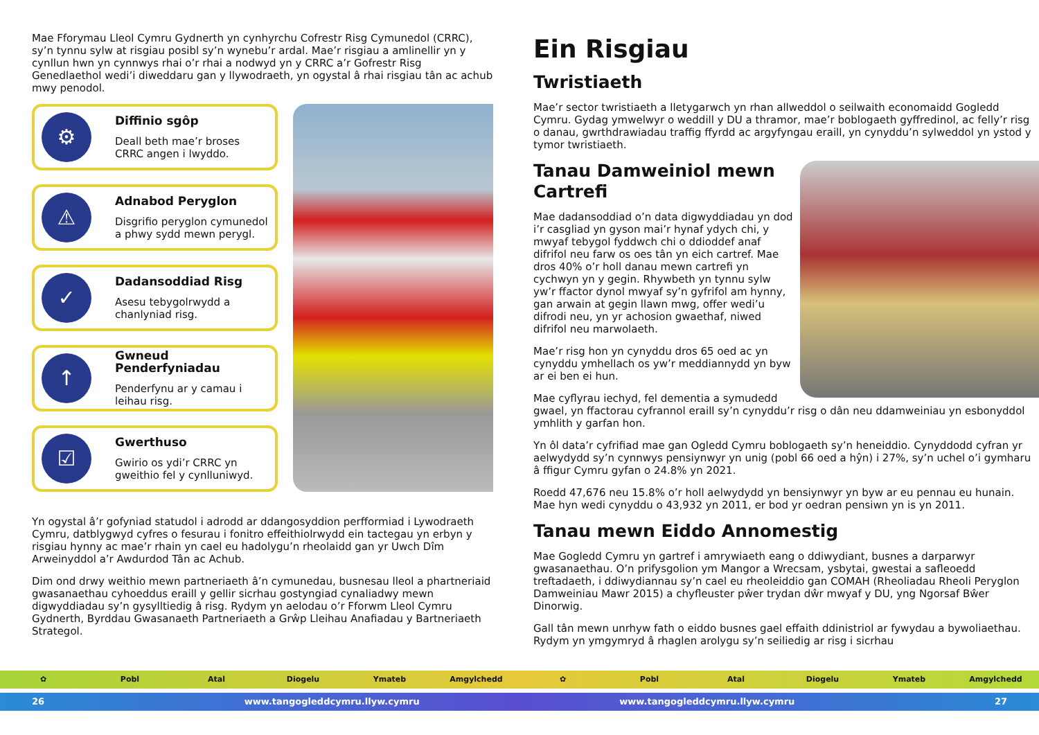Mae Fforymau Lleol Cymru Gydnerth yn cynhyrchu Cofrestr Risg Cymunedol (CRRC), sy’n tynnu sylw at risgiau posibl sy’n wynebu’r ardal. Mae’r risgiau a amlinellir yn y cynllun hwn yn cynnwys rhai o’r rhai a nodwyd yn y CRRC a’r Gofrestr Risg Genedlaethol wedi’i diweddaru gan y llywodraeth, yn ogystal â rhai risgiau tân ac achub mwy penodol.
⚙
Diffinio sgôp
Deall beth mae’r broses CRRC angen i lwyddo.
⚠
Adnabod Peryglon
Disgrifio peryglon cymunedol a phwy sydd mewn perygl.
✓
Dadansoddiad Risg
Asesu tebygolrwydd a chanlyniad risg.
↑
Gwneud Penderfyniadau
Penderfynu ar y camau i leihau risg.
☑
Gwerthuso
Gwirio os ydi’r CRRC yn gweithio fel y cynlluniwyd.
Yn ogystal â’r gofyniad statudol i adrodd ar ddangosyddion perfformiad i Lywodraeth Cymru, datblygwyd cyfres o fesurau i fonitro effeithiolrwydd ein tactegau yn erbyn y risgiau hynny ac mae’r rhain yn cael eu hadolygu’n rheolaidd gan yr Uwch Dîm Arweinyddol a’r Awdurdod Tân ac Achub.
Dim ond drwy weithio mewn partneriaeth â’n cymunedau, busnesau lleol a phartneriaid gwasanaethau cyhoeddus eraill y gellir sicrhau gostyngiad cynaliadwy mewn digwyddiadau sy’n gysylltiedig â risg. Rydym yn aelodau o’r Fforwm Lleol Cymru Gydnerth, Byrddau Gwasanaeth Partneriaeth a Grŵp Lleihau Anafiadau y Bartneriaeth Strategol.
Ein Risgiau
Twristiaeth
Mae’r sector twristiaeth a lletygarwch yn rhan allweddol o seilwaith economaidd Gogledd Cymru. Gydag ymwelwyr o weddill y DU a thramor, mae’r boblogaeth gyffredinol, ac felly’r risg o danau, gwrthdrawiadau traffig ffyrdd ac argyfyngau eraill, yn cynyddu’n sylweddol yn ystod y tymor twristiaeth.
Tanau Damweiniol mewn Cartrefi
Mae dadansoddiad o’n data digwyddiadau yn dod i’r casgliad yn gyson mai’r hynaf ydych chi, y mwyaf tebygol fyddwch chi o ddioddef anaf difrifol neu farw os oes tân yn eich cartref. Mae dros 40% o’r holl danau mewn cartrefi yn cychwyn yn y gegin. Rhywbeth yn tynnu sylw yw’r ffactor dynol mwyaf sy’n gyfrifol am hynny, gan arwain at gegin llawn mwg, offer wedi’u difrodi neu, yn yr achosion gwaethaf, niwed difrifol neu marwolaeth.
Mae’r risg hon yn cynyddu dros 65 oed ac yn cynyddu ymhellach os yw’r meddiannydd yn byw ar ei ben ei hun.
Mae cyflyrau iechyd, fel dementia a symudedd gwael, yn ffactorau cyfrannol eraill sy’n cynyddu’r risg o dân neu ddamweiniau yn esbonyddol ymhlith y garfan hon.
Yn ôl data’r cyfrifiad mae gan Ogledd Cymru boblogaeth sy’n heneiddio. Cynyddodd cyfran yr aelwydydd sy’n cynnwys pensiynwyr yn unig (pobl 66 oed a hŷn) i 27%, sy’n uchel o’i gymharu â ffigur Cymru gyfan o 24.8% yn 2021.
Roedd 47,676 neu 15.8% o’r holl aelwydydd yn bensiynwyr yn byw ar eu pennau eu hunain. Mae hyn wedi cynyddu o 43,932 yn 2011, er bod yr oedran pensiwn yn is yn 2011.
Tanau mewn Eiddo Annomestig
Mae Gogledd Cymru yn gartref i amrywiaeth eang o ddiwydiant, busnes a darparwyr gwasanaethau. O’n prifysgolion ym Mangor a Wrecsam, ysbytai, gwestai a safleoedd treftadaeth, i ddiwydiannau sy’n cael eu rheoleiddio gan COMAH (Rheoliadau Rheoli Peryglon Damweiniau Mawr 2015) a chyfleuster pŵer trydan dŵr mwyaf y DU, yng Ngorsaf Bŵer Dinorwig.
Gall tân mewn unrhyw fath o eiddo busnes gael effaith ddinistriol ar fywydau a bywoliaethau. Rydym yn ymgymryd â rhaglen arolygu sy’n seiliedig ar risg i sicrhau
✿ Pobl Atal Diogelu Ymateb Amgylchedd ✿ Pobl Atal Diogelu Ymateb Amgylchedd
26 www.tangogleddcymru.llyw.cymru www.tangogleddcymru.llyw.cymru 27